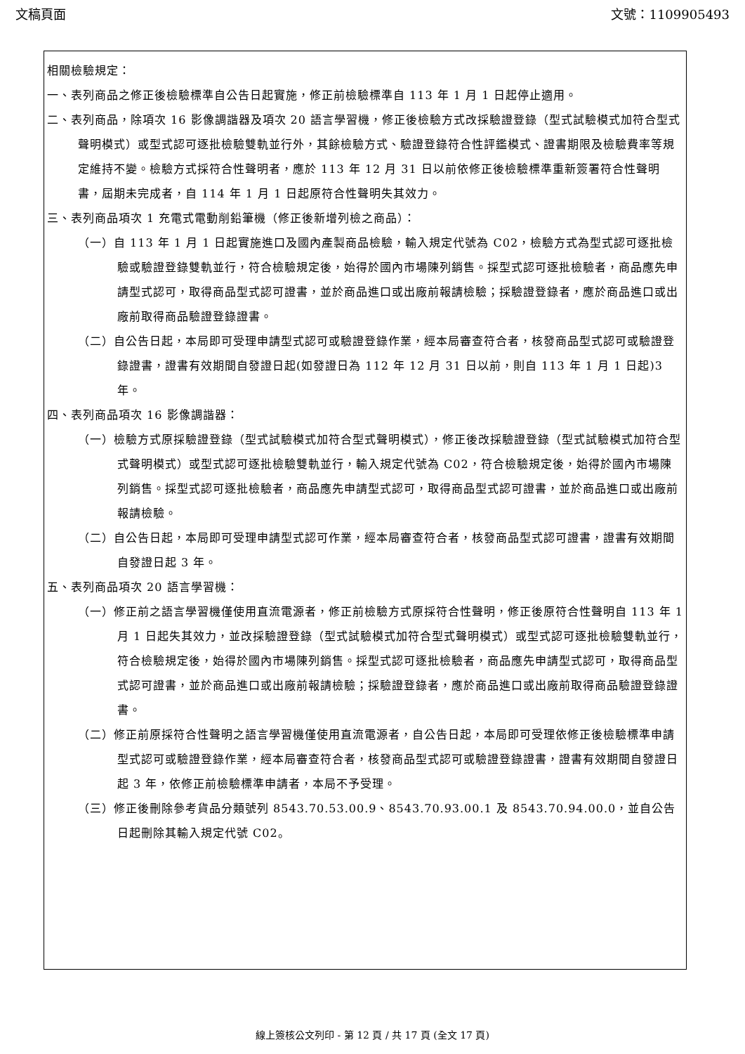文稿頁面 文號：1109905493
相關檢驗規定：
一、表列商品之修正後檢驗標準自公告日起實施，修正前檢驗標準自 113 年 1 月 1 日起停止適用。
二、表列商品，除項次 16 影像調諧器及項次 20 語言學習機，修正後檢驗方式改採驗證登錄（型式試驗模式加符合型式聲明模式）或型式認可逐批檢驗雙軌並行外，其餘檢驗方式、驗證登錄符合性評鑑模式、證書期限及檢驗費率等規定維持不變。檢驗方式採符合性聲明者，應於 113 年 12 月 31 日以前依修正後檢驗標準重新簽署符合性聲明書，屆期未完成者，自 114 年 1 月 1 日起原符合性聲明失其效力。
三、表列商品項次 1 充電式電動削鉛筆機（修正後新增列檢之商品）：
（一）自 113 年 1 月 1 日起實施進口及國內產製商品檢驗，輸入規定代號為 C02，檢驗方式為型式認可逐批檢驗或驗證登錄雙軌並行，符合檢驗規定後，始得於國內市場陳列銷售。採型式認可逐批檢驗者，商品應先申請型式認可，取得商品型式認可證書，並於商品進口或出廠前報請檢驗；採驗證登錄者，應於商品進口或出廠前取得商品驗證登錄證書。
（二）自公告日起，本局即可受理申請型式認可或驗證登錄作業，經本局審查符合者，核發商品型式認可或驗證登錄證書，證書有效期間自發證日起(如發證日為 112 年 12 月 31 日以前，則自 113 年 1 月 1 日起)3 年。
四、表列商品項次 16 影像調諧器：
（一）檢驗方式原採驗證登錄（型式試驗模式加符合型式聲明模式），修正後改採驗證登錄（型式試驗模式加符合型式聲明模式）或型式認可逐批檢驗雙軌並行，輸入規定代號為 C02，符合檢驗規定後，始得於國內市場陳列銷售。採型式認可逐批檢驗者，商品應先申請型式認可，取得商品型式認可證書，並於商品進口或出廠前報請檢驗。
（二）自公告日起，本局即可受理申請型式認可作業，經本局審查符合者，核發商品型式認可證書，證書有效期間自發證日起 3 年。
五、表列商品項次 20 語言學習機：
（一）修正前之語言學習機僅使用直流電源者，修正前檢驗方式原採符合性聲明，修正後原符合性聲明自 113 年 1 月 1 日起失其效力，並改採驗證登錄（型式試驗模式加符合型式聲明模式）或型式認可逐批檢驗雙軌並行，符合檢驗規定後，始得於國內市場陳列銷售。採型式認可逐批檢驗者，商品應先申請型式認可，取得商品型式認可證書，並於商品進口或出廠前報請檢驗；採驗證登錄者，應於商品進口或出廠前取得商品驗證登錄證書。
（二）修正前原採符合性聲明之語言學習機僅使用直流電源者，自公告日起，本局即可受理依修正後檢驗標準申請型式認可或驗證登錄作業，經本局審查符合者，核發商品型式認可或驗證登錄證書，證書有效期間自發證日起 3 年，依修正前檢驗標準申請者，本局不予受理。
（三）修正後刪除參考貨品分類號列 8543.70.53.00.9、8543.70.93.00.1 及 8543.70.94.00.0，並自公告日起刪除其輸入規定代號 C02。
線上簽核公文列印 - 第 12 頁 / 共 17 頁 (全文 17 頁)